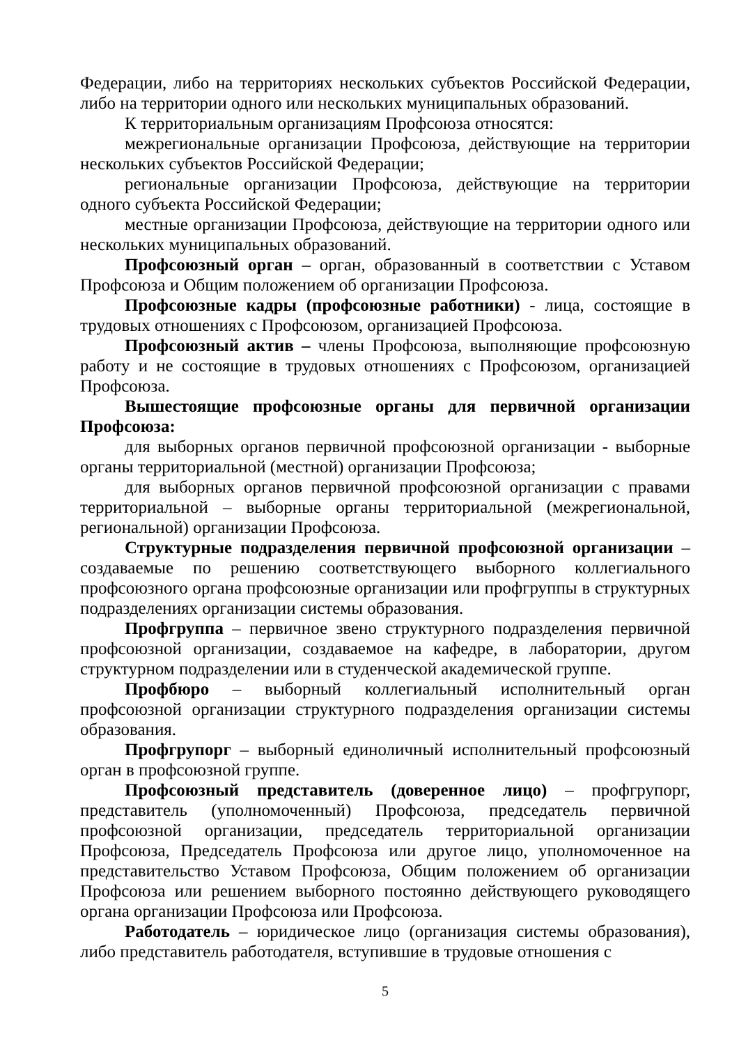Федерации, либо на территориях нескольких субъектов Российской Федерации, либо на территории одного или нескольких муниципальных образований.
К территориальным организациям Профсоюза относятся:
межрегиональные организации Профсоюза, действующие на территории нескольких субъектов Российской Федерации;
региональные организации Профсоюза, действующие на территории одного субъекта Российской Федерации;
местные организации Профсоюза, действующие на территории одного или нескольких муниципальных образований.
Профсоюзный орган – орган, образованный в соответствии с Уставом Профсоюза и Общим положением об организации Профсоюза.
Профсоюзные кадры (профсоюзные работники) - лица, состоящие в трудовых отношениях с Профсоюзом, организацией Профсоюза.
Профсоюзный актив – члены Профсоюза, выполняющие профсоюзную работу и не состоящие в трудовых отношениях с Профсоюзом, организацией Профсоюза.
Вышестоящие профсоюзные органы для первичной организации Профсоюза:
для выборных органов первичной профсоюзной организации - выборные органы территориальной (местной) организации Профсоюза;
для выборных органов первичной профсоюзной организации с правами территориальной – выборные органы территориальной (межрегиональной, региональной) организации Профсоюза.
Структурные подразделения первичной профсоюзной организации – создаваемые по решению соответствующего выборного коллегиального профсоюзного органа профсоюзные организации или профгруппы в структурных подразделениях организации системы образования.
Профгруппа – первичное звено структурного подразделения первичной профсоюзной организации, создаваемое на кафедре, в лаборатории, другом структурном подразделении или в студенческой академической группе.
Профбюро – выборный коллегиальный исполнительный орган профсоюзной организации структурного подразделения организации системы образования.
Профгрупорг – выборный единоличный исполнительный профсоюзный орган в профсоюзной группе.
Профсоюзный представитель (доверенное лицо) – профгрупорг, представитель (уполномоченный) Профсоюза, председатель первичной профсоюзной организации, председатель территориальной организации Профсоюза, Председатель Профсоюза или другое лицо, уполномоченное на представительство Уставом Профсоюза, Общим положением об организации Профсоюза или решением выборного постоянно действующего руководящего органа организации Профсоюза или Профсоюза.
Работодатель – юридическое лицо (организация системы образования), либо представитель работодателя, вступившие в трудовые отношения с
5